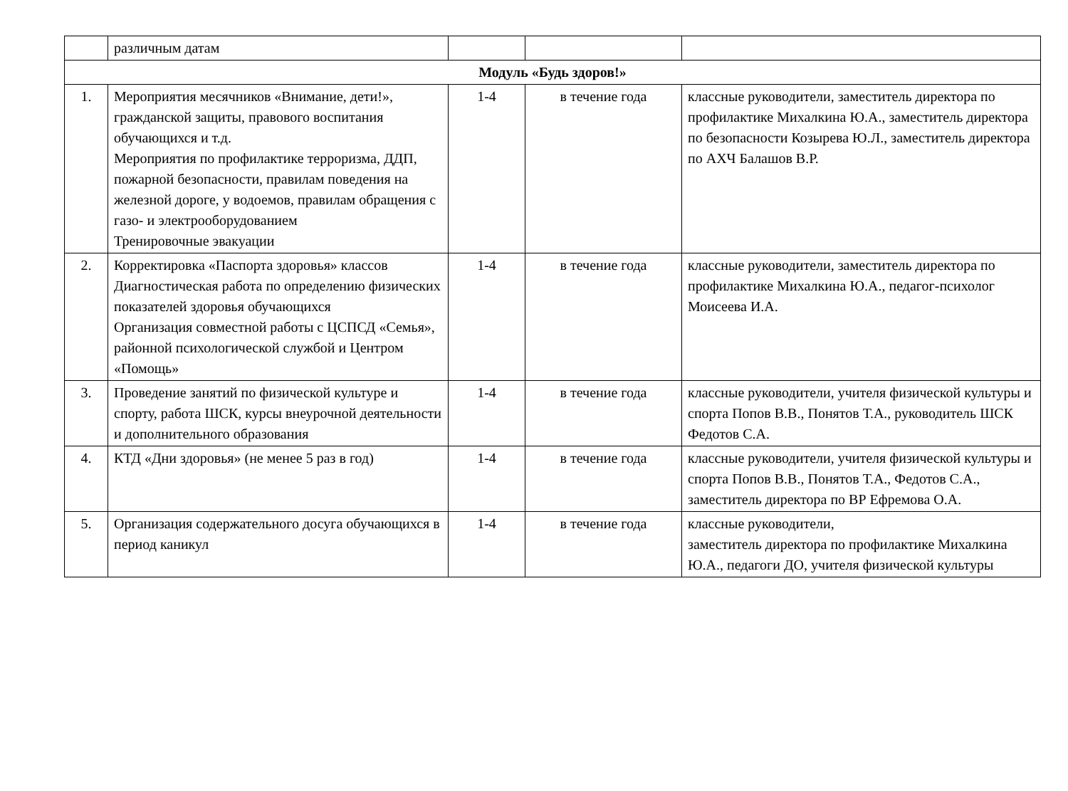| | различным датам | | | |
| Модуль «Будь здоров!» | | | | |
| 1. | Мероприятия месячников «Внимание, дети!», гражданской защиты, правового воспитания обучающихся и т.д. Мероприятия по профилактике терроризма, ДДП, пожарной безопасности, правилам поведения на железной дороге, у водоемов, правилам обращения с газо- и электрооборудованием Тренировочные эвакуации | 1-4 | в течение года | классные руководители, заместитель директора по профилактике Михалкина Ю.А., заместитель директора по безопасности Козырева Ю.Л., заместитель директора по АХЧ Балашов В.Р. |
| 2. | Корректировка «Паспорта здоровья» классов Диагностическая работа по определению физических показателей здоровья обучающихся Организация совместной работы с ЦСПСД «Семья», районной психологической службой и Центром «Помощь» | 1-4 | в течение года | классные руководители, заместитель директора по профилактике Михалкина Ю.А., педагог-психолог Моисеева И.А. |
| 3. | Проведение занятий по физической культуре и спорту, работа ШСК, курсы внеурочной деятельности и дополнительного образования | 1-4 | в течение года | классные руководители, учителя физической культуры и спорта Попов В.В., Понятов Т.А., руководитель ШСК Федотов С.А. |
| 4. | КТД «Дни здоровья» (не менее 5 раз в год) | 1-4 | в течение года | классные руководители, учителя физической культуры и спорта Попов В.В., Понятов Т.А., Федотов С.А., заместитель директора по ВР Ефремова О.А. |
| 5. | Организация содержательного досуга обучающихся в период каникул | 1-4 | в течение года | классные руководители, заместитель директора по профилактике Михалкина Ю.А., педагоги ДО, учителя физической культуры |